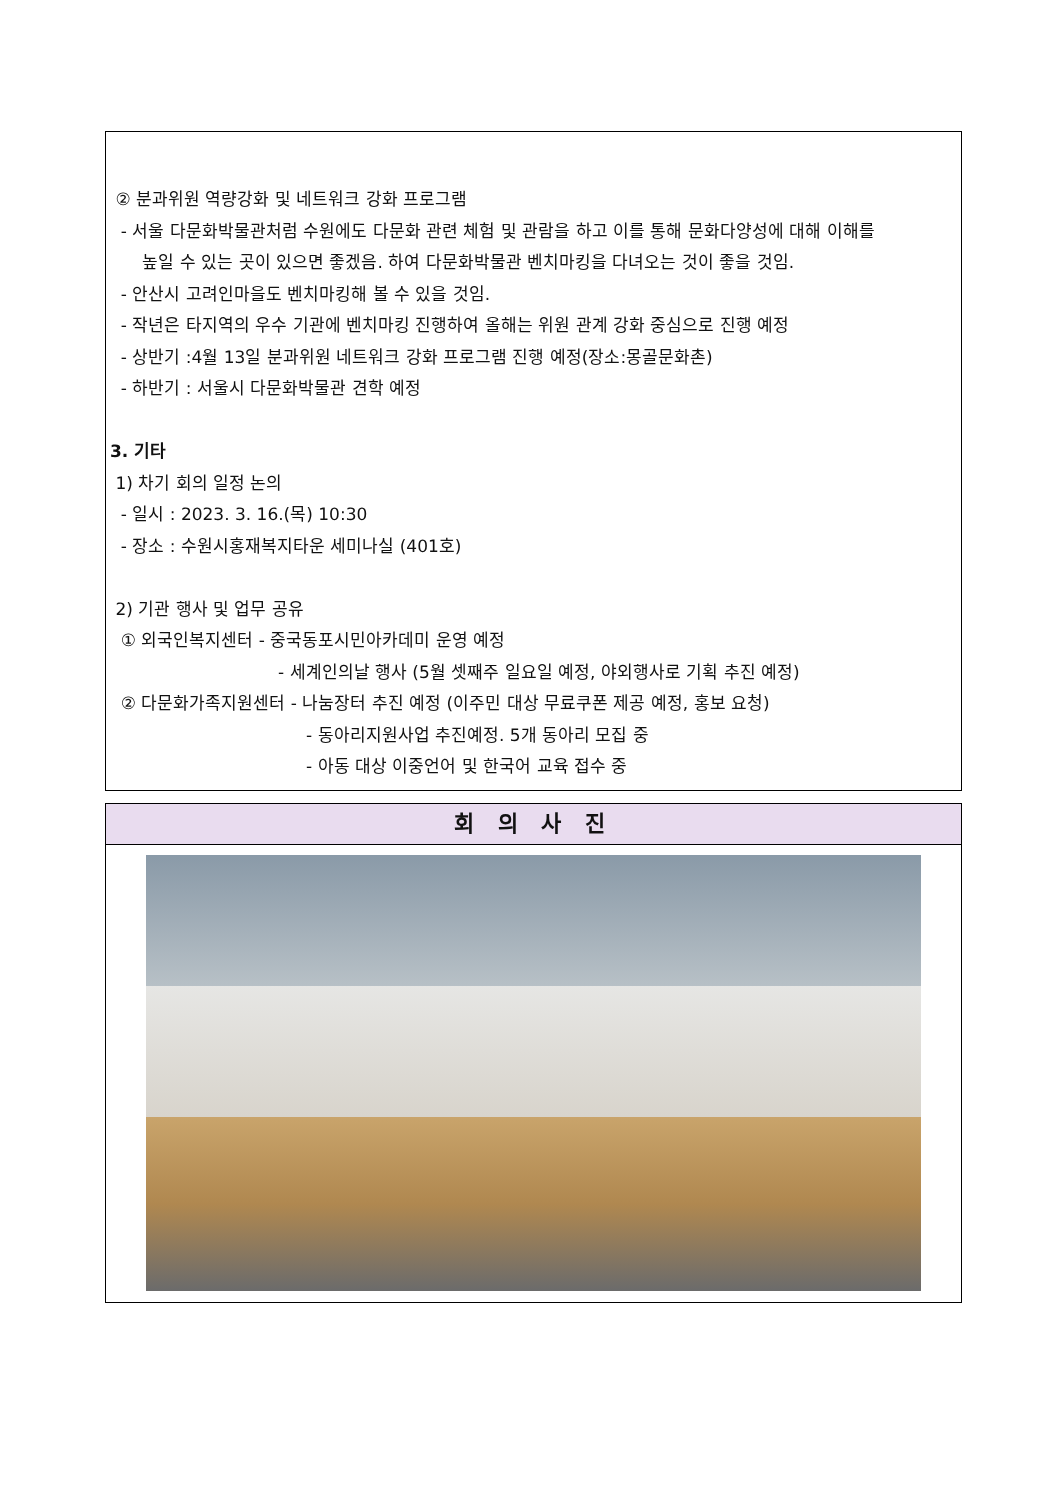② 분과위원 역량강화 및 네트워크 강화 프로그램
- 서울 다문화박물관처럼 수원에도 다문화 관련 체험 및 관람을 하고 이를 통해 문화다양성에 대해 이해를
높일 수 있는 곳이 있으면 좋겠음. 하여 다문화박물관 벤치마킹을 다녀오는 것이 좋을 것임.
- 안산시 고려인마을도 벤치마킹해 볼 수 있을 것임.
- 작년은 타지역의 우수 기관에 벤치마킹 진행하여 올해는 위원 관계 강화 중심으로 진행 예정
- 상반기 :4월 13일 분과위원 네트워크 강화 프로그램 진행 예정(장소:몽골문화촌)
- 하반기 : 서울시 다문화박물관 견학 예정
3. 기타
1) 차기 회의 일정 논의
- 일시 : 2023. 3. 16.(목) 10:30
- 장소 : 수원시홍재복지타운 세미나실 (401호)
2) 기관 행사 및 업무 공유
① 외국인복지센터 - 중국동포시민아카데미 운영 예정
- 세계인의날 행사 (5월 셋째주 일요일 예정, 야외행사로 기획 추진 예정)
② 다문화가족지원센터 - 나눔장터 추진 예정 (이주민 대상 무료쿠폰 제공 예정, 홍보 요청)
- 동아리지원사업 추진예정. 5개 동아리 모집 중
- 아동 대상 이중언어 및 한국어 교육 접수 중
회 의 사 진